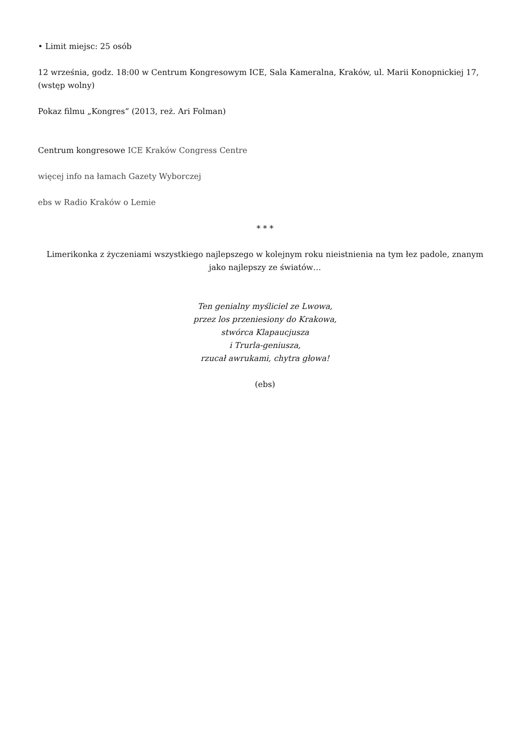• Limit miejsc: 25 osób
12 września, godz. 18:00 w Centrum Kongresowym ICE, Sala Kameralna, Kraków, ul. Marii Konopnickiej 17, (wstęp wolny)
Pokaz filmu „Kongres” (2013, reż. Ari Folman)
Centrum kongresowe ICE Kraków Congress Centre
więcej info na łamach Gazety Wyborczej
ebs w Radio Kraków o Lemie
* * *
Limerikonka z życzeniami wszystkiego najlepszego w kolejnym roku nieistnienia na tym łez padole, znanym jako najlepszy ze światów…
Ten genialny myśliciel ze Lwowa,
przez los przeniesiony do Krakowa,
stwórca Klapaucjusza
i Trurla-geniusza,
rzucał awrukami, chytra głowa!
(ebs)